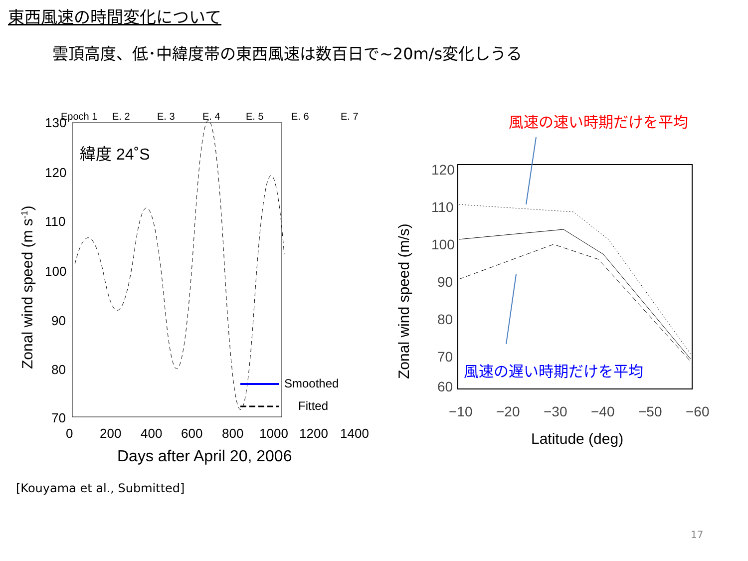東西風速の時間変化について
雲頂高度、低･中緯度帯の東西風速は数百日で~20m/s変化しうる
Epoch 1
E. 2
E. 3
E. 4
E. 5
E. 6
E. 7
130
120
110
100
90
80
70
0
200
400
600
800
1000
1200
1400
Days after April 20, 2006
Zonal wind speed (m s-1)
緯度 24˚S
Smoothed
Fitted
風速の速い時期だけを平均
120
110
100
90
80
70
60
−10
−20
−30
−40
−50
−60
Latitude (deg)
Zonal wind speed (m/s)
風速の遅い時期だけを平均
[Kouyama et al., Submitted]
17